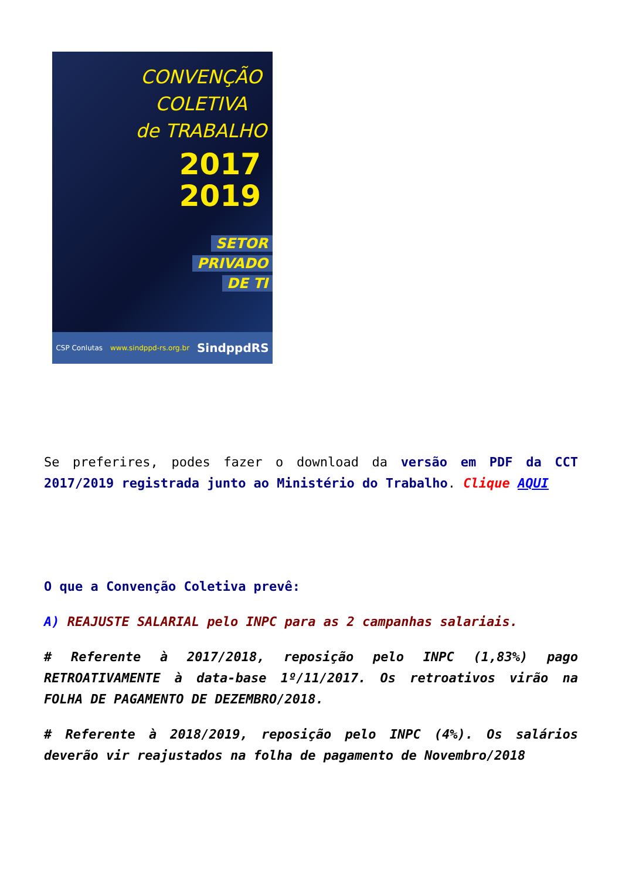CONVENÇÃO
COLETIVA
de TRABALHO
2017
2019
SETOR
PRIVADO
DE TI
CSP Conlutas www.sindppd-rs.org.br SindppdRS
Se preferires, podes fazer o download da versão em PDF da CCT 2017/2019 registrada junto ao Ministério do Trabalho. Clique AQUI
O que a Convenção Coletiva prevê:
A) REAJUSTE SALARIAL pelo INPC para as 2 campanhas salariais.
# Referente à 2017/2018, reposição pelo INPC (1,83%) pago RETROATIVAMENTE à data-base 1º/11/2017. Os retroativos virão na FOLHA DE PAGAMENTO DE DEZEMBRO/2018.
# Referente à 2018/2019, reposição pelo INPC (4%). Os salários deverão vir reajustados na folha de pagamento de Novembro/2018